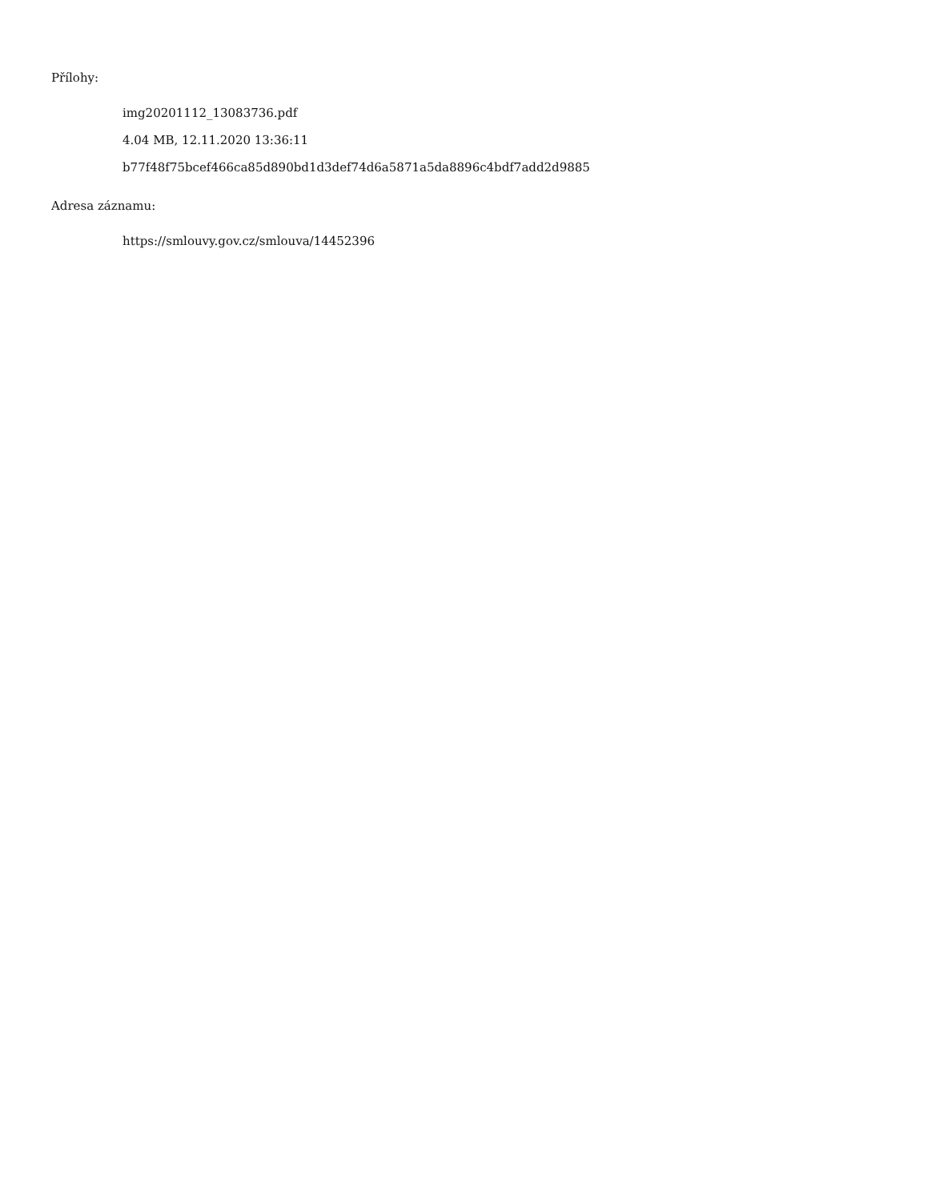Přílohy:
img20201112_13083736.pdf
4.04 MB, 12.11.2020 13:36:11
b77f48f75bcef466ca85d890bd1d3def74d6a5871a5da8896c4bdf7add2d9885
Adresa záznamu:
https://smlouvy.gov.cz/smlouva/14452396